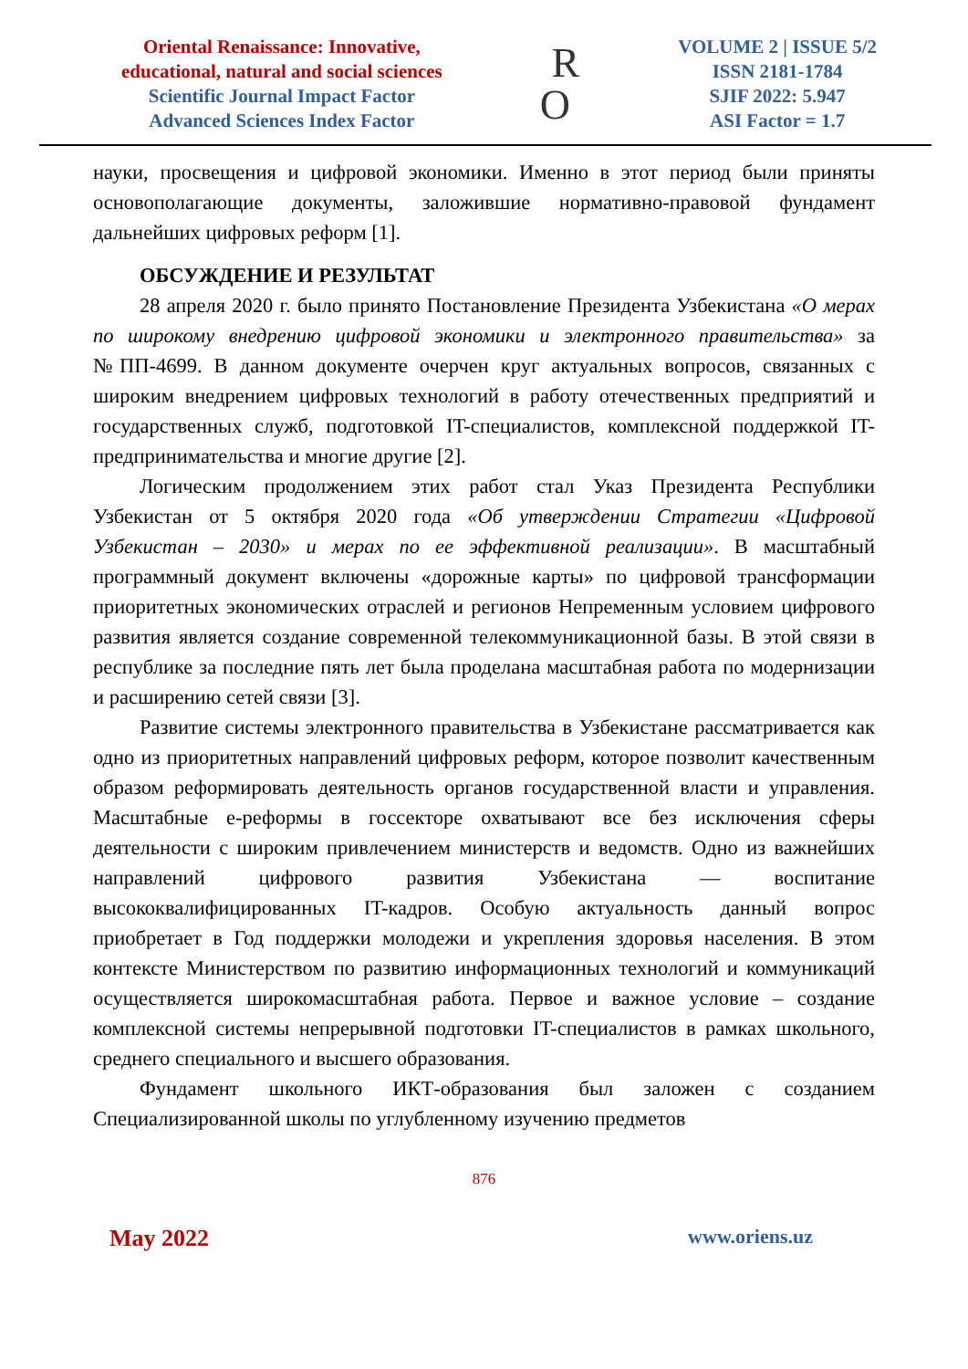Oriental Renaissance: Innovative,
educational, natural and social sciences
Scientific Journal Impact Factor
Advanced Sciences Index Factor
R
O
VOLUME 2 | ISSUE 5/2
ISSN 2181-1784
SJIF 2022: 5.947
ASI Factor = 1.7
науки, просвещения и цифровой экономики. Именно в этот период были приняты основополагающие документы, заложившие нормативно-правовой фундамент дальнейших цифровых реформ [1].
ОБСУЖДЕНИЕ И РЕЗУЛЬТАТ
28 апреля 2020 г. было принято Постановление Президента Узбекистана «О мерах по широкому внедрению цифровой экономики и электронного правительства» за №ПП-4699. В данном документе очерчен круг актуальных вопросов, связанных с широким внедрением цифровых технологий в работу отечественных предприятий и государственных служб, подготовкой IT-специалистов, комплексной поддержкой IT-предпринимательства и многие другие [2].
Логическим продолжением этих работ стал Указ Президента Республики Узбекистан от 5 октября 2020 года «Об утверждении Стратегии «Цифровой Узбекистан – 2030» и мерах по ее эффективной реализации». В масштабный программный документ включены «дорожные карты» по цифровой трансформации приоритетных экономических отраслей и регионов Непременным условием цифрового развития является создание современной телекоммуникационной базы. В этой связи в республике за последние пять лет была проделана масштабная работа по модернизации и расширению сетей связи [3].
Развитие системы электронного правительства в Узбекистане рассматривается как одно из приоритетных направлений цифровых реформ, которое позволит качественным образом реформировать деятельность органов государственной власти и управления. Масштабные е-реформы в госсекторе охватывают все без исключения сферы деятельности с широким привлечением министерств и ведомств. Одно из важнейших направлений цифрового развития Узбекистана — воспитание высококвалифицированных IT-кадров. Особую актуальность данный вопрос приобретает в Год поддержки молодежи и укрепления здоровья населения. В этом контексте Министерством по развитию информационных технологий и коммуникаций осуществляется широкомасштабная работа. Первое и важное условие – создание комплексной системы непрерывной подготовки IT-специалистов в рамках школьного, среднего специального и высшего образования.
Фундамент школьного ИКТ-образования был заложен с созданием Специализированной школы по углубленному изучению предметов
876
May 2022 www.oriens.uz